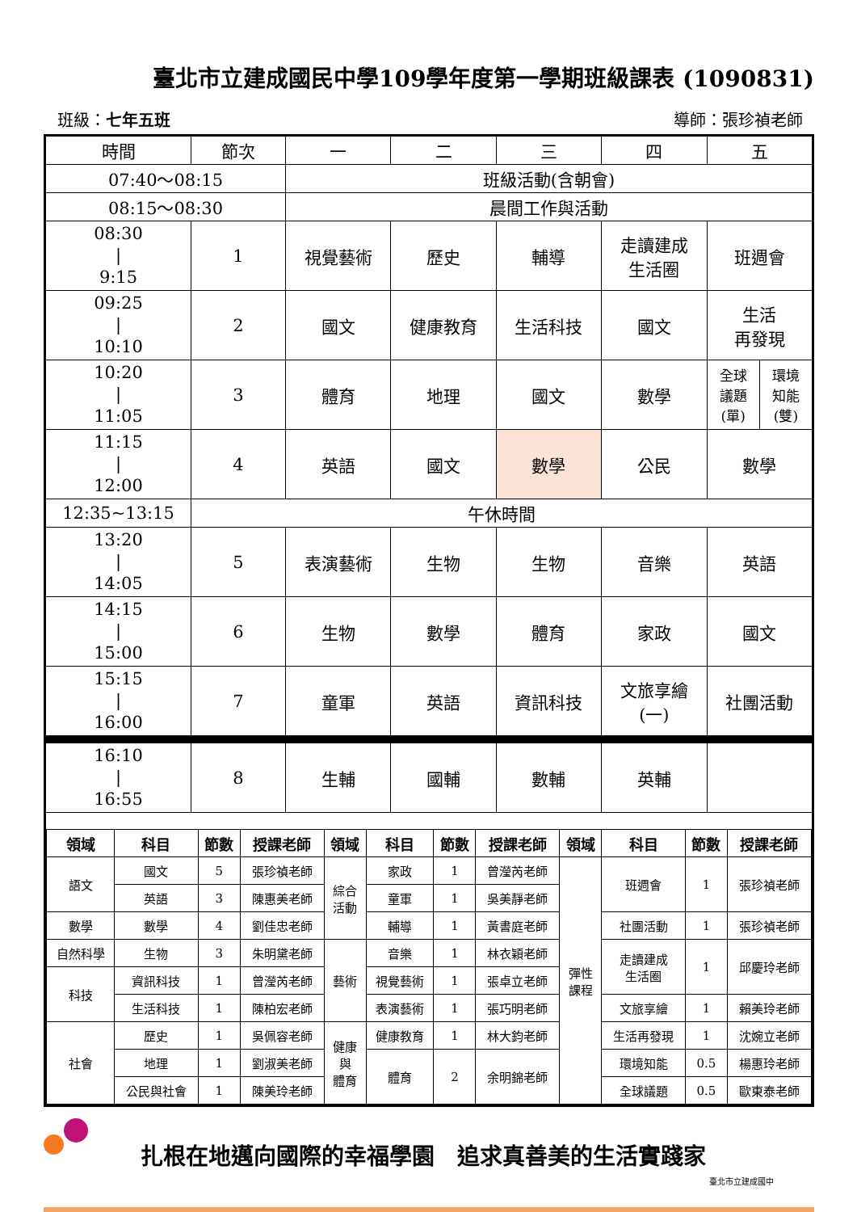臺北市立建成國民中學109學年度第一學期班級課表 (1090831)
班級：七年五班 導師：張珍禎老師
| 時間 | 節次 | 一 | 二 | 三 | 四 | 五 |
| --- | --- | --- | --- | --- | --- | --- |
| 07:40～08:15 | | 班級活動(含朝會) | | | | |
| 08:15～08:30 | | 晨間工作與活動 | | | | |
| 08:30 / 9:15 | 1 | 視覺藝術 | 歷史 | 輔導 | 走讀建成 生活圈 | 班週會 |
| 09:25 / 10:10 | 2 | 國文 | 健康教育 | 生活科技 | 國文 | 生活 再發現 |
| 10:20 / 11:05 | 3 | 體育 | 地理 | 國文 | 數學 | / 全球 議題 (單) / 環境 知能 (雙) / |
| 11:15 / 12:00 | 4 | 英語 | 國文 | 數學 | 公民 | 數學 |
| 12:35~13:15 | 午休時間 | | | | | |
| 13:20 / 14:05 | 5 | 表演藝術 | 生物 | 生物 | 音樂 | 英語 |
| 14:15 / 15:00 | 6 | 生物 | 數學 | 體育 | 家政 | 國文 |
| 15:15 / 16:00 | 7 | 童軍 | 英語 | 資訊科技 | 文旅享繪 (一) | 社團活動 |
| 16:10 / 16:55 | 8 | 生輔 | 國輔 | 數輔 | 英輔 | |
| 領域 | 科目 | 節數 | 授課老師 | 領域 | 科目 | 節數 | 授課老師 | 領域 | 科目 | 節數 | 授課老師 |
| --- | --- | --- | --- | --- | --- | --- | --- | --- | --- | --- | --- |
| 語文 | 國文 | 5 | 張珍禎老師 | 綜合 活動 | 家政 | 1 | 曾瀅芮老師 | 彈性 課程 | 班週會 | 1 | 張珍禎老師 |
| | 英語 | 3 | 陳惠美老師 | | 童軍 | 1 | 吳美靜老師 | | | | |
| 數學 | 數學 | 4 | 劉佳忠老師 | | 輔導 | 1 | 黃書庭老師 | | 社團活動 | 1 | 張珍禎老師 |
| 自然科學 | 生物 | 3 | 朱明黛老師 | 藝術 | 音樂 | 1 | 林衣穎老師 | | 走讀建成 生活圈 | 1 | 邱慶玲老師 |
| 科技 | 資訊科技 | 1 | 曾瀅芮老師 | | 視覺藝術 | 1 | 張卓立老師 | | | | |
| | 生活科技 | 1 | 陳柏宏老師 | | 表演藝術 | 1 | 張巧明老師 | | 文旅享繪 | 1 | 賴美玲老師 |
| 社會 | 歷史 | 1 | 吳佩容老師 | 健康 與 體育 | 健康教育 | 1 | 林大鈞老師 | | 生活再發現 | 1 | 沈婉立老師 |
| | 地理 | 1 | 劉淑美老師 | | 體育 | 2 | 余明錦老師 | | 環境知能 | 0.5 | 楊惠玲老師 |
| | 公民與社會 | 1 | 陳美玲老師 | | | | | | 全球議題 | 0.5 | 歐東泰老師 |
扎根在地邁向國際的幸福學園　追求真善美的生活實踐家
臺北市立建成國中